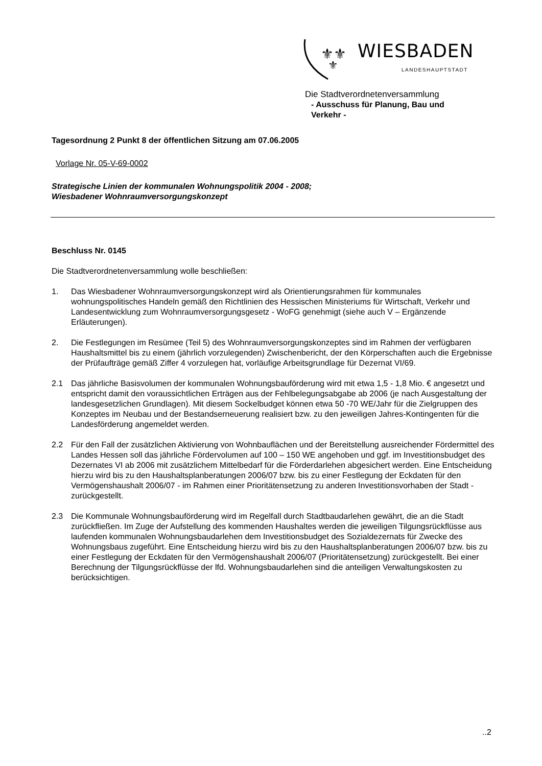⚜⚜
⚜
WIESBADEN
LANDESHAUPTSTADT
Die Stadtverordnetenversammlung
- Ausschuss für Planung, Bau und
Verkehr -
Tagesordnung 2 Punkt 8 der öffentlichen Sitzung am 07.06.2005
Vorlage Nr. 05-V-69-0002
Strategische Linien der kommunalen Wohnungspolitik 2004 - 2008;
Wiesbadener Wohnraumversorgungskonzept
Beschluss Nr. 0145
Die Stadtverordnetenversammlung wolle beschließen:
1. Das Wiesbadener Wohnraumversorgungskonzept wird als Orientierungsrahmen für kommunales wohnungspolitisches Handeln gemäß den Richtlinien des Hessischen Ministeriums für Wirtschaft, Verkehr und Landesentwicklung zum Wohnraumversorgungsgesetz - WoFG genehmigt (siehe auch V – Ergänzende Erläuterungen).
2. Die Festlegungen im Resümee (Teil 5) des Wohnraumversorgungskonzeptes sind im Rahmen der verfügbaren Haushaltsmittel bis zu einem (jährlich vorzulegenden) Zwischenbericht, der den Körperschaften auch die Ergebnisse der Prüfaufträge gemäß Ziffer 4 vorzulegen hat, vorläufige Arbeitsgrundlage für Dezernat VI/69.
2.1 Das jährliche Basisvolumen der kommunalen Wohnungsbauförderung wird mit etwa 1,5 - 1,8 Mio. € angesetzt und entspricht damit den voraussichtlichen Erträgen aus der Fehlbelegungsabgabe ab 2006 (je nach Ausgestaltung der landesgesetzlichen Grundlagen). Mit diesem Sockelbudget können etwa 50 -70 WE/Jahr für die Zielgruppen des Konzeptes im Neubau und der Bestandserneuerung realisiert bzw. zu den jeweiligen Jahres-Kontingenten für die Landesförderung angemeldet werden.
2.2 Für den Fall der zusätzlichen Aktivierung von Wohnbauflächen und der Bereitstellung ausreichender Fördermittel des Landes Hessen soll das jährliche Fördervolumen auf 100 – 150 WE angehoben und ggf. im Investitionsbudget des Dezernates VI ab 2006 mit zusätzlichem Mittelbedarf für die Förderdarlehen abgesichert werden. Eine Entscheidung hierzu wird bis zu den Haushaltsplanberatungen 2006/07 bzw. bis zu einer Festlegung der Eckdaten für den Vermögenshaushalt 2006/07 - im Rahmen einer Prioritätensetzung zu anderen Investitionsvorhaben der Stadt - zurückgestellt.
2.3 Die Kommunale Wohnungsbauförderung wird im Regelfall durch Stadtbaudarlehen gewährt, die an die Stadt zurückfließen. Im Zuge der Aufstellung des kommenden Haushaltes werden die jeweiligen Tilgungsrückflüsse aus laufenden kommunalen Wohnungsbaudarlehen dem Investitionsbudget des Sozialdezernats für Zwecke des Wohnungsbaus zugeführt. Eine Entscheidung hierzu wird bis zu den Haushaltsplanberatungen 2006/07 bzw. bis zu einer Festlegung der Eckdaten für den Vermögenshaushalt 2006/07 (Prioritätensetzung) zurückgestellt. Bei einer Berechnung der Tilgungsrückflüsse der lfd. Wohnungsbaudarlehen sind die anteiligen Verwaltungskosten zu berücksichtigen.
..2